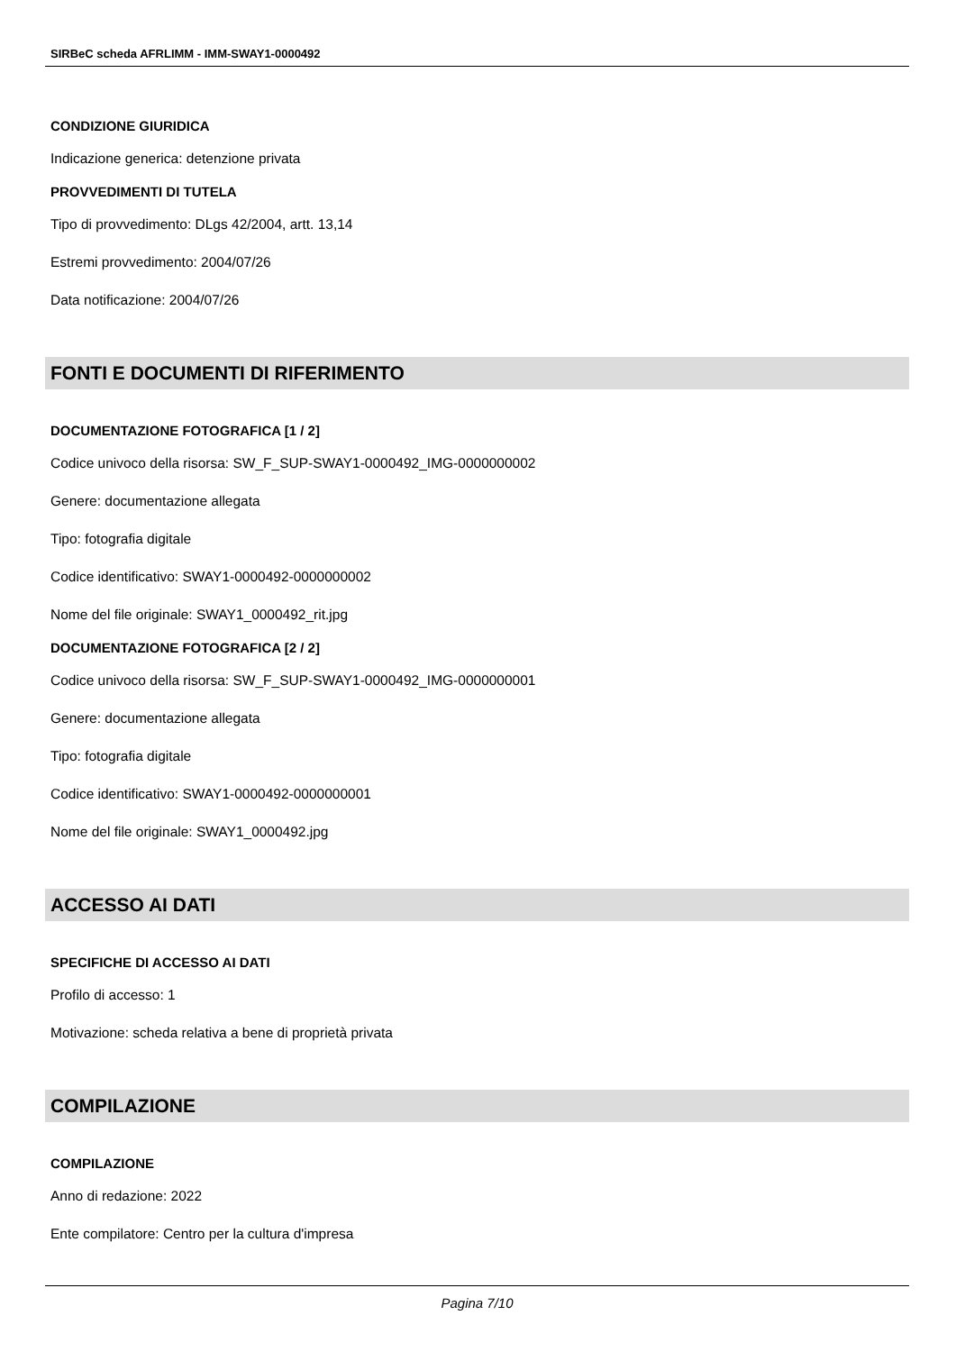SIRBeC scheda AFRLIMM - IMM-SWAY1-0000492
CONDIZIONE GIURIDICA
Indicazione generica: detenzione privata
PROVVEDIMENTI DI TUTELA
Tipo di provvedimento: DLgs 42/2004, artt. 13,14
Estremi provvedimento: 2004/07/26
Data notificazione: 2004/07/26
FONTI E DOCUMENTI DI RIFERIMENTO
DOCUMENTAZIONE FOTOGRAFICA [1 / 2]
Codice univoco della risorsa: SW_F_SUP-SWAY1-0000492_IMG-0000000002
Genere: documentazione allegata
Tipo: fotografia digitale
Codice identificativo: SWAY1-0000492-0000000002
Nome del file originale: SWAY1_0000492_rit.jpg
DOCUMENTAZIONE FOTOGRAFICA [2 / 2]
Codice univoco della risorsa: SW_F_SUP-SWAY1-0000492_IMG-0000000001
Genere: documentazione allegata
Tipo: fotografia digitale
Codice identificativo: SWAY1-0000492-0000000001
Nome del file originale: SWAY1_0000492.jpg
ACCESSO AI DATI
SPECIFICHE DI ACCESSO AI DATI
Profilo di accesso: 1
Motivazione: scheda relativa a bene di proprietà privata
COMPILAZIONE
COMPILAZIONE
Anno di redazione: 2022
Ente compilatore: Centro per la cultura d'impresa
Pagina 7/10